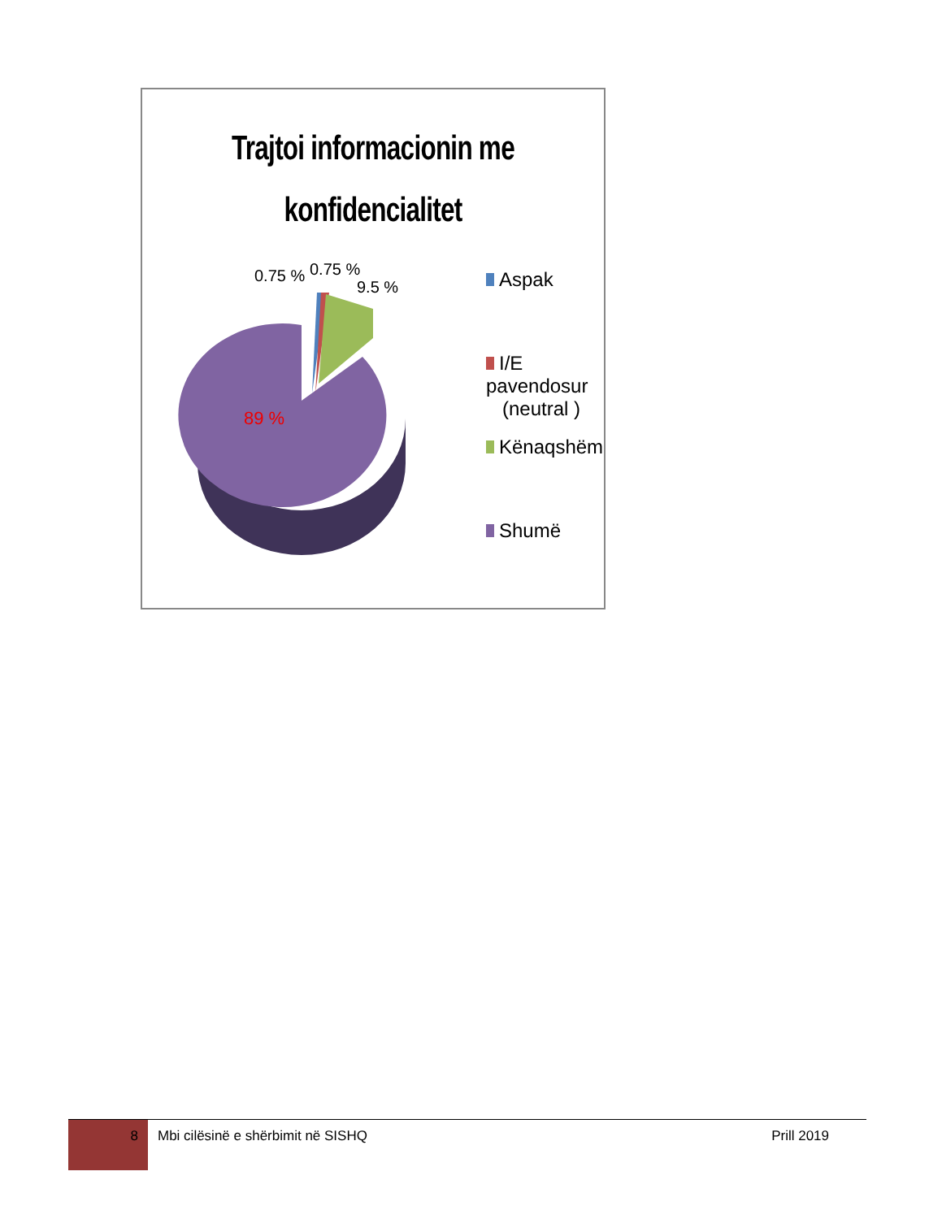Trajtoi informacionin me
konfidencialitet
0.75 %
0.75 %
9.5 %
89 %
Aspak
I/E pavendosur
(neutral )
Kënaqshëm
Shumë
8
Mbi cilësinë e shërbimit në SISHQ Prill 2019